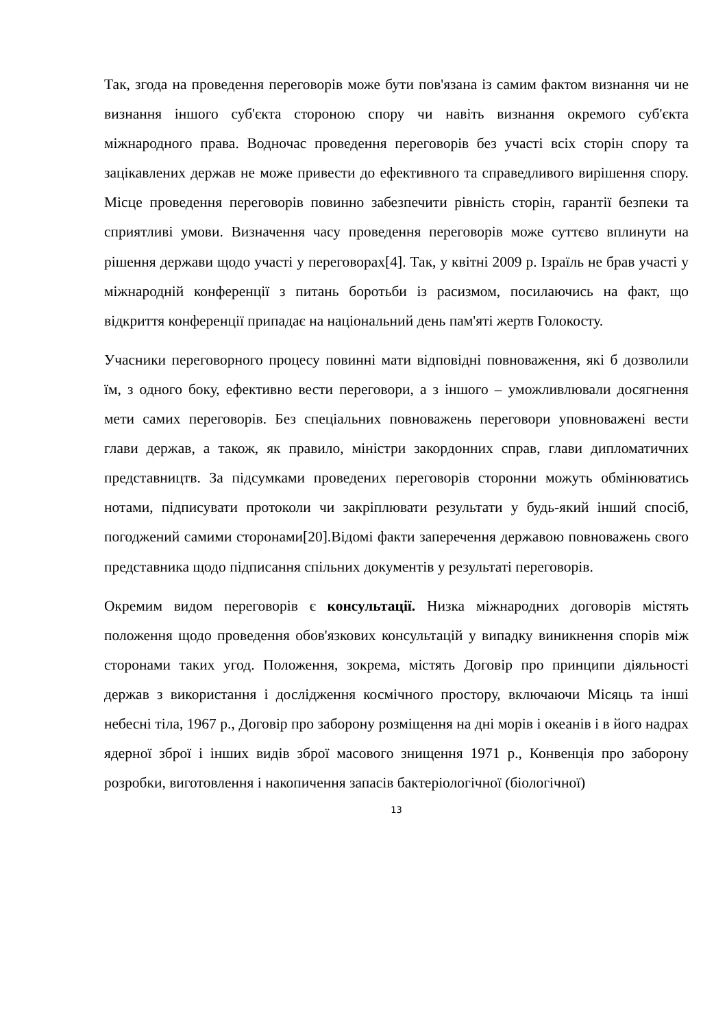Так, згода на проведення переговорів може бути пов'язана із самим фактом визнання чи не визнання іншого суб'єкта стороною спору чи навіть визнання окремого суб'єкта міжнародного права. Водночас проведення переговорів без участі всіх сторін спору та зацікавлених держав не може привести до ефективного та справедливого вирішення спору. Місце проведення переговорів повинно забезпечити рівність сторін, гарантії безпеки та сприятливі умови. Визначення часу проведення переговорів може суттєво вплинути на рішення держави щодо участі у переговорах[4]. Так, у квітні 2009 р. Ізраїль не брав участі у міжнародній конференції з питань боротьби із расизмом, посилаючись на факт, що відкриття конференції припадає на національний день пам'яті жертв Голокосту.
Учасники переговорного процесу повинні мати відповідні повноваження, які б дозволили їм, з одного боку, ефективно вести переговори, а з іншого – уможливлювали досягнення мети самих переговорів. Без спеціальних повноважень переговори уповноважені вести глави держав, а також, як правило, міністри закордонних справ, глави дипломатичних представництв. За підсумками проведених переговорів сторонни можуть обмінюватись нотами, підписувати протоколи чи закріплювати результати у будь-який інший спосіб, погоджений самими сторонами[20].Відомі факти заперечення державою повноважень свого представника щодо підписання спільних документів у результаті переговорів.
Окремим видом переговорів є консультації. Низка міжнародних договорів містять положення щодо проведення обов'язкових консультацій у випадку виникнення спорів між сторонами таких угод. Положення, зокрема, містять Договір про принципи діяльності держав з використання і дослідження космічного простору, включаючи Місяць та інші небесні тіла, 1967 р., Договір про заборону розміщення на дні морів і океанів і в його надрах ядерної зброї і інших видів зброї масового знищення 1971 р., Конвенція про заборону розробки, виготовлення і накопичення запасів бактеріологічної (біологічної)
13